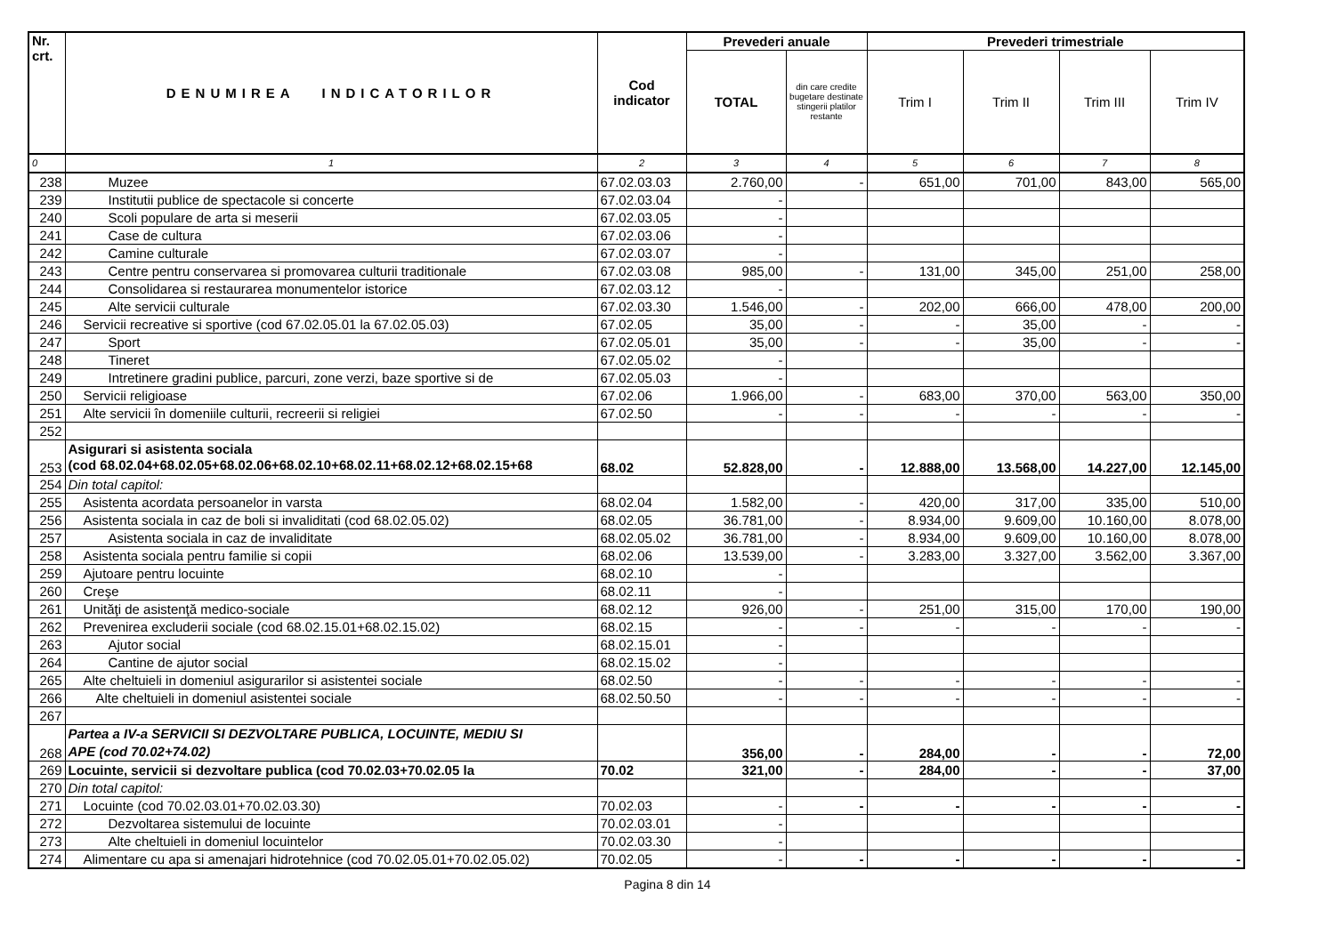| Nr. crt. | DENUMIREA INDICATORILOR | Cod indicator | Prevederi anuale | | Prevederi trimestriale | | | |
| --- | --- | --- | --- | --- | --- | --- | --- | --- |
| | | | TOTAL | din care credite bugetare destinate stingerii platilor restante | Trim I | Trim II | Trim III | Trim IV |
| 0 | 1 | 2 | 3 | 4 | 5 | 6 | 7 | 8 |
| 238 | Muzee | 67.02.03.03 | 2.760,00 | - | 651,00 | 701,00 | 843,00 | 565,00 |
| 239 | Institutii publice de spectacole si concerte | 67.02.03.04 | - | | | | | |
| 240 | Scoli populare de arta si meserii | 67.02.03.05 | - | | | | | |
| 241 | Case de cultura | 67.02.03.06 | - | | | | | |
| 242 | Camine culturale | 67.02.03.07 | - | | | | | |
| 243 | Centre pentru conservarea si promovarea culturii traditionale | 67.02.03.08 | 985,00 | - | 131,00 | 345,00 | 251,00 | 258,00 |
| 244 | Consolidarea si restaurarea monumentelor istorice | 67.02.03.12 | - | | | | | |
| 245 | Alte servicii culturale | 67.02.03.30 | 1.546,00 | - | 202,00 | 666,00 | 478,00 | 200,00 |
| 246 | Servicii recreative si sportive (cod 67.02.05.01 la 67.02.05.03) | 67.02.05 | 35,00 | - | - | 35,00 | - | - |
| 247 | Sport | 67.02.05.01 | 35,00 | - | - | 35,00 | - | - |
| 248 | Tineret | 67.02.05.02 | - | | | | | |
| 249 | Intretinere gradini publice, parcuri, zone verzi, baze sportive si de | 67.02.05.03 | - | | | | | |
| 250 | Servicii religioase | 67.02.06 | 1.966,00 | - | 683,00 | 370,00 | 563,00 | 350,00 |
| 251 | Alte servicii în domeniile culturii, recreerii si religiei | 67.02.50 | - | - | - | - | - | - |
| 252 | | | | | | | | |
| 253 | Asigurari si asistenta sociala (cod 68.02.04+68.02.05+68.02.06+68.02.10+68.02.11+68.02.12+68.02.15+68 | 68.02 | 52.828,00 | - | 12.888,00 | 13.568,00 | 14.227,00 | 12.145,00 |
| 254 | Din total capitol: | | | | | | | |
| 255 | Asistenta acordata persoanelor in varsta | 68.02.04 | 1.582,00 | - | 420,00 | 317,00 | 335,00 | 510,00 |
| 256 | Asistenta sociala in caz de boli si invaliditati (cod 68.02.05.02) | 68.02.05 | 36.781,00 | - | 8.934,00 | 9.609,00 | 10.160,00 | 8.078,00 |
| 257 | Asistenta sociala in caz de invaliditate | 68.02.05.02 | 36.781,00 | - | 8.934,00 | 9.609,00 | 10.160,00 | 8.078,00 |
| 258 | Asistenta sociala pentru familie si copii | 68.02.06 | 13.539,00 | - | 3.283,00 | 3.327,00 | 3.562,00 | 3.367,00 |
| 259 | Ajutoare pentru locuinte | 68.02.10 | - | | | | | |
| 260 | Creşe | 68.02.11 | - | | | | | |
| 261 | Unităţi de asistenţă medico-sociale | 68.02.12 | 926,00 | - | 251,00 | 315,00 | 170,00 | 190,00 |
| 262 | Prevenirea excluderii sociale (cod 68.02.15.01+68.02.15.02) | 68.02.15 | - | - | - | - | - | - |
| 263 | Ajutor social | 68.02.15.01 | - | | | | | |
| 264 | Cantine de ajutor social | 68.02.15.02 | - | | | | | |
| 265 | Alte cheltuieli in domeniul asigurarilor si asistentei sociale | 68.02.50 | - | - | - | - | - | - |
| 266 | Alte cheltuieli in domeniul asistentei sociale | 68.02.50.50 | - | - | - | - | - | - |
| 267 | | | | | | | | |
| 268 | Partea a IV-a SERVICII SI DEZVOLTARE PUBLICA, LOCUINTE, MEDIU SI APE (cod 70.02+74.02) | | 356,00 | - | 284,00 | - | - | 72,00 |
| 269 | Locuinte, servicii si dezvoltare publica (cod 70.02.03+70.02.05 la | 70.02 | 321,00 | - | 284,00 | - | - | 37,00 |
| 270 | Din total capitol: | | | | | | | |
| 271 | Locuinte (cod 70.02.03.01+70.02.03.30) | 70.02.03 | - | - | - | - | - | - |
| 272 | Dezvoltarea sistemului de locuinte | 70.02.03.01 | - | | | | | |
| 273 | Alte cheltuieli in domeniul locuintelor | 70.02.03.30 | - | | | | | |
| 274 | Alimentare cu apa si amenajari hidrotehnice (cod 70.02.05.01+70.02.05.02) | 70.02.05 | - | - | - | - | - | - |
Pagina 8 din 14